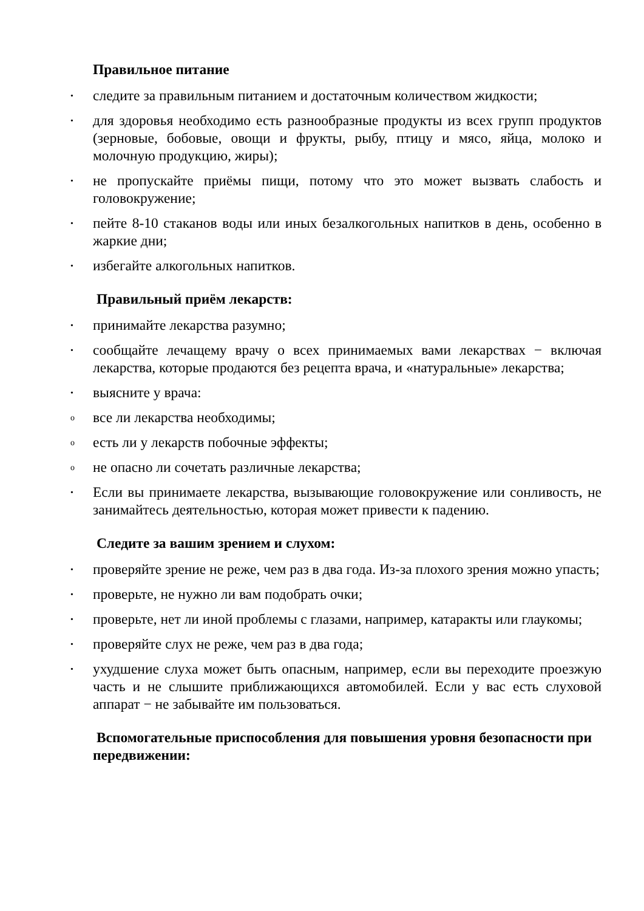Правильное питание
• следите за правильным питанием и достаточным количеством жидкости;
• для здоровья необходимо есть разнообразные продукты из всех групп продуктов (зерновые, бобовые, овощи и фрукты, рыбу, птицу и мясо, яйца, молоко и молочную продукцию, жиры);
• не пропускайте приёмы пищи, потому что это может вызвать слабость и головокружение;
• пейте 8-10 стаканов воды или иных безалкогольных напитков в день, особенно в жаркие дни;
• избегайте алкогольных напитков.
Правильный приём лекарств:
• принимайте лекарства разумно;
• сообщайте лечащему врачу о всех принимаемых вами лекарствах − включая лекарства, которые продаются без рецепта врача, и «натуральные» лекарства;
• выясните у врача:
o все ли лекарства необходимы;
o есть ли у лекарств побочные эффекты;
o не опасно ли сочетать различные лекарства;
• Если вы принимаете лекарства, вызывающие головокружение или сонливость, не занимайтесь деятельностью, которая может привести к падению.
Следите за вашим зрением и слухом:
• проверяйте зрение не реже, чем раз в два года. Из-за плохого зрения можно упасть;
• проверьте, не нужно ли вам подобрать очки;
• проверьте, нет ли иной проблемы с глазами, например, катаракты или глаукомы;
• проверяйте слух не реже, чем раз в два года;
• ухудшение слуха может быть опасным, например, если вы переходите проезжую часть и не слышите приближающихся автомобилей. Если у вас есть слуховой аппарат − не забывайте им пользоваться.
Вспомогательные приспособления для повышения уровня безопасности при передвижении: